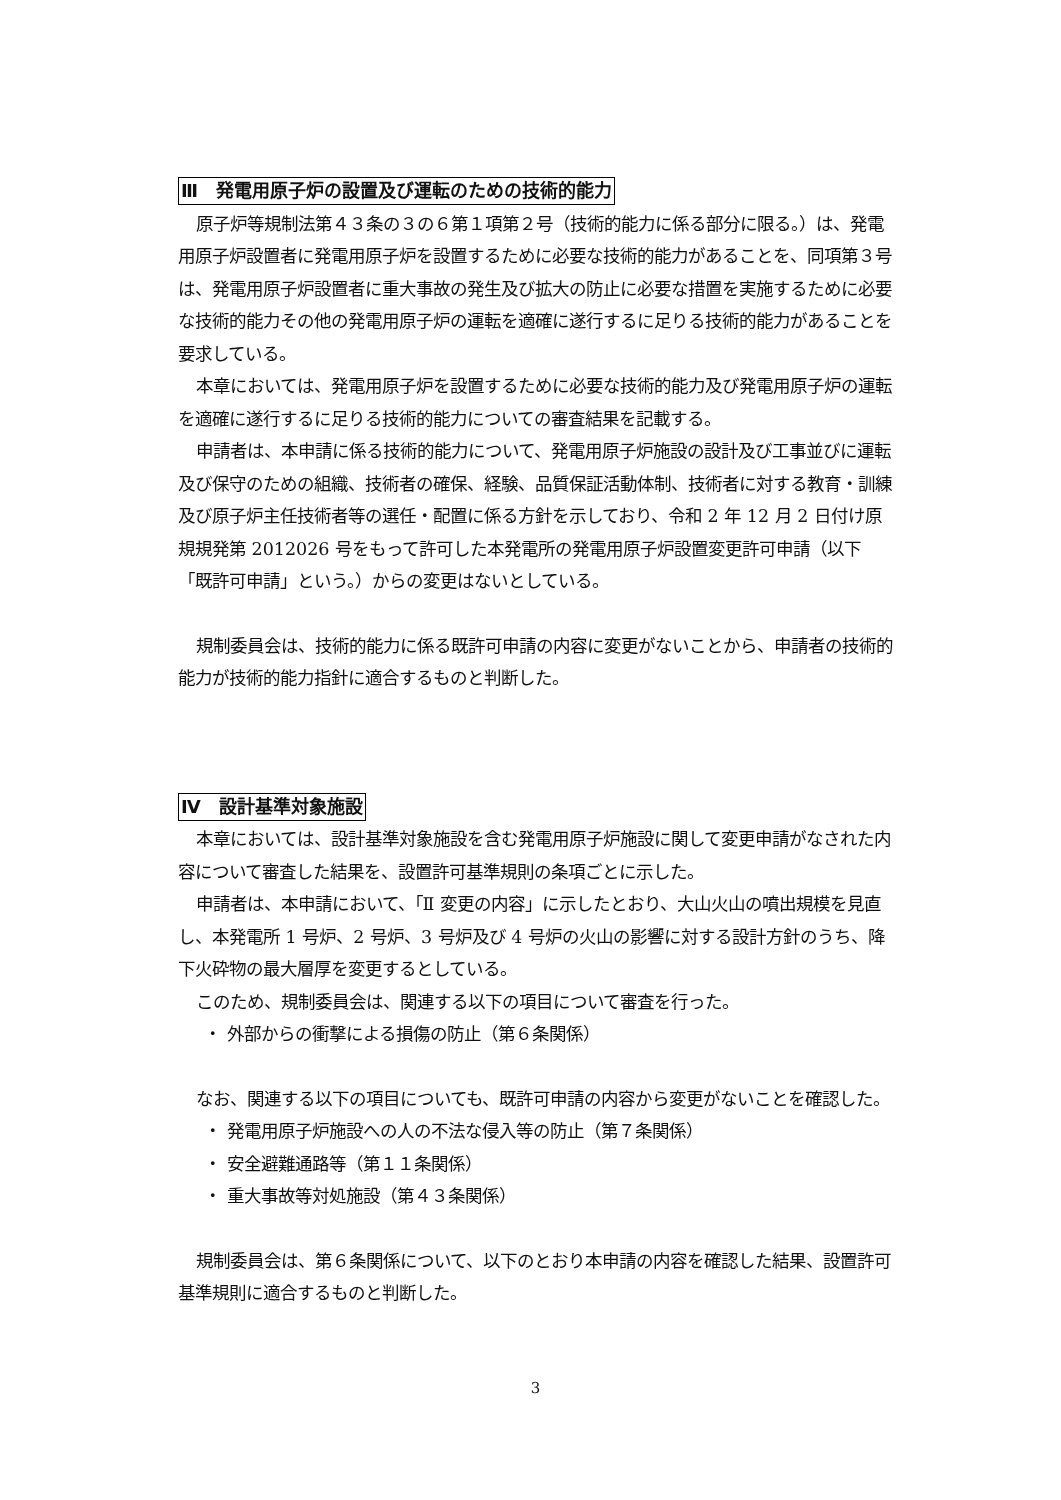Ⅲ　発電用原子炉の設置及び運転のための技術的能力
原子炉等規制法第４３条の３の６第１項第２号（技術的能力に係る部分に限る。）は、発電用原子炉設置者に発電用原子炉を設置するために必要な技術的能力があることを、同項第３号は、発電用原子炉設置者に重大事故の発生及び拡大の防止に必要な措置を実施するために必要な技術的能力その他の発電用原子炉の運転を適確に遂行するに足りる技術的能力があることを要求している。
本章においては、発電用原子炉を設置するために必要な技術的能力及び発電用原子炉の運転を適確に遂行するに足りる技術的能力についての審査結果を記載する。
申請者は、本申請に係る技術的能力について、発電用原子炉施設の設計及び工事並びに運転及び保守のための組織、技術者の確保、経験、品質保証活動体制、技術者に対する教育・訓練及び原子炉主任技術者等の選任・配置に係る方針を示しており、令和 2 年 12 月 2 日付け原規規発第 2012026 号をもって許可した本発電所の発電用原子炉設置変更許可申請（以下「既許可申請」という。）からの変更はないとしている。
規制委員会は、技術的能力に係る既許可申請の内容に変更がないことから、申請者の技術的能力が技術的能力指針に適合するものと判断した。
Ⅳ　設計基準対象施設
本章においては、設計基準対象施設を含む発電用原子炉施設に関して変更申請がなされた内容について審査した結果を、設置許可基準規則の条項ごとに示した。
申請者は、本申請において、「Ⅱ 変更の内容」に示したとおり、大山火山の噴出規模を見直し、本発電所 1 号炉、2 号炉、3 号炉及び 4 号炉の火山の影響に対する設計方針のうち、降下火砕物の最大層厚を変更するとしている。
このため、規制委員会は、関連する以下の項目について審査を行った。
・ 外部からの衝撃による損傷の防止（第６条関係）
なお、関連する以下の項目についても、既許可申請の内容から変更がないことを確認した。
・ 発電用原子炉施設への人の不法な侵入等の防止（第７条関係）
・ 安全避難通路等（第１１条関係）
・ 重大事故等対処施設（第４３条関係）
規制委員会は、第６条関係について、以下のとおり本申請の内容を確認した結果、設置許可基準規則に適合するものと判断した。
3